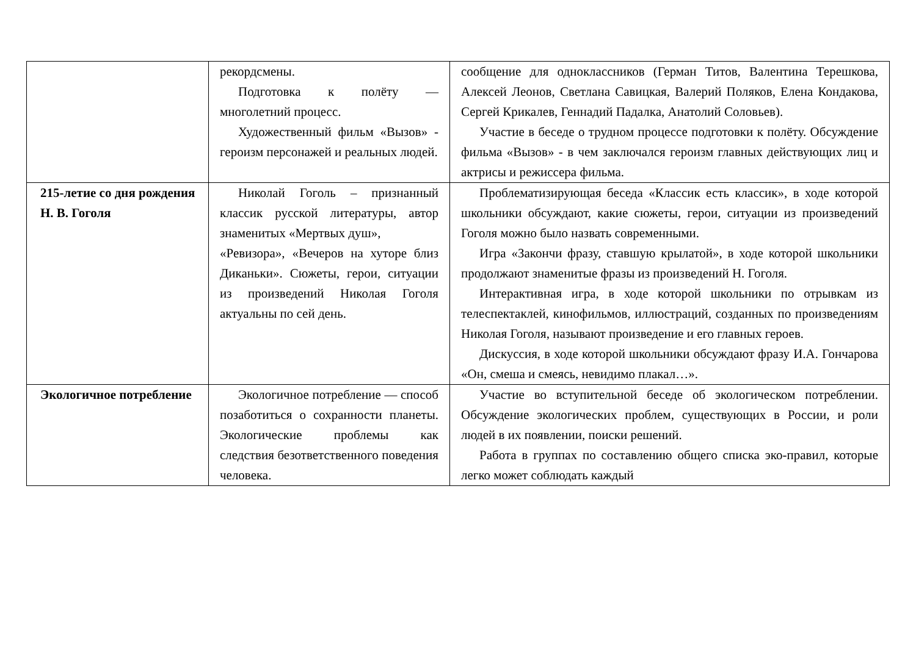| | рекордсмены. Подготовка к полёту — многолетний процесс. Художественный фильм «Вызов» - героизм персонажей и реальных людей. | сообщение для одноклассников (Герман Титов, Валентина Терешкова, Алексей Леонов, Светлана Савицкая, Валерий Поляков, Елена Кондакова, Сергей Крикалев, Геннадий Падалка, Анатолий Соловьев). Участие в беседе о трудном процессе подготовки к полёту. Обсуждение фильма «Вызов» - в чем заключался героизм главных действующих лиц и актрисы и режиссера фильма. |
| 215-летие со дня рождения Н. В. Гоголя | Николай Гоголь – признанный классик русской литературы, автор знаменитых «Мертвых душ», «Ревизора», «Вечеров на хуторе близ Диканьки». Сюжеты, герои, ситуации из произведений Николая Гоголя актуальны по сей день. | Проблематизирующая беседа «Классик есть классик», в ходе которой школьники обсуждают, какие сюжеты, герои, ситуации из произведений Гоголя можно было назвать современными. Игра «Закончи фразу, ставшую крылатой», в ходе которой школьники продолжают знаменитые фразы из произведений Н. Гоголя. Интерактивная игра, в ходе которой школьники по отрывкам из телеспектаклей, кинофильмов, иллюстраций, созданных по произведениям Николая Гоголя, называют произведение и его главных героев. Дискуссия, в ходе которой школьники обсуждают фразу И.А. Гончарова «Он, смеша и смеясь, невидимо плакал…». |
| Экологичное потребление | Экологичное потребление — способ позаботиться о сохранности планеты. Экологические проблемы как следствия безответственного поведения человека. | Участие во вступительной беседе об экологическом потреблении. Обсуждение экологических проблем, существующих в России, и роли людей в их появлении, поиски решений. Работа в группах по составлению общего списка эко-правил, которые легко может соблюдать каждый |